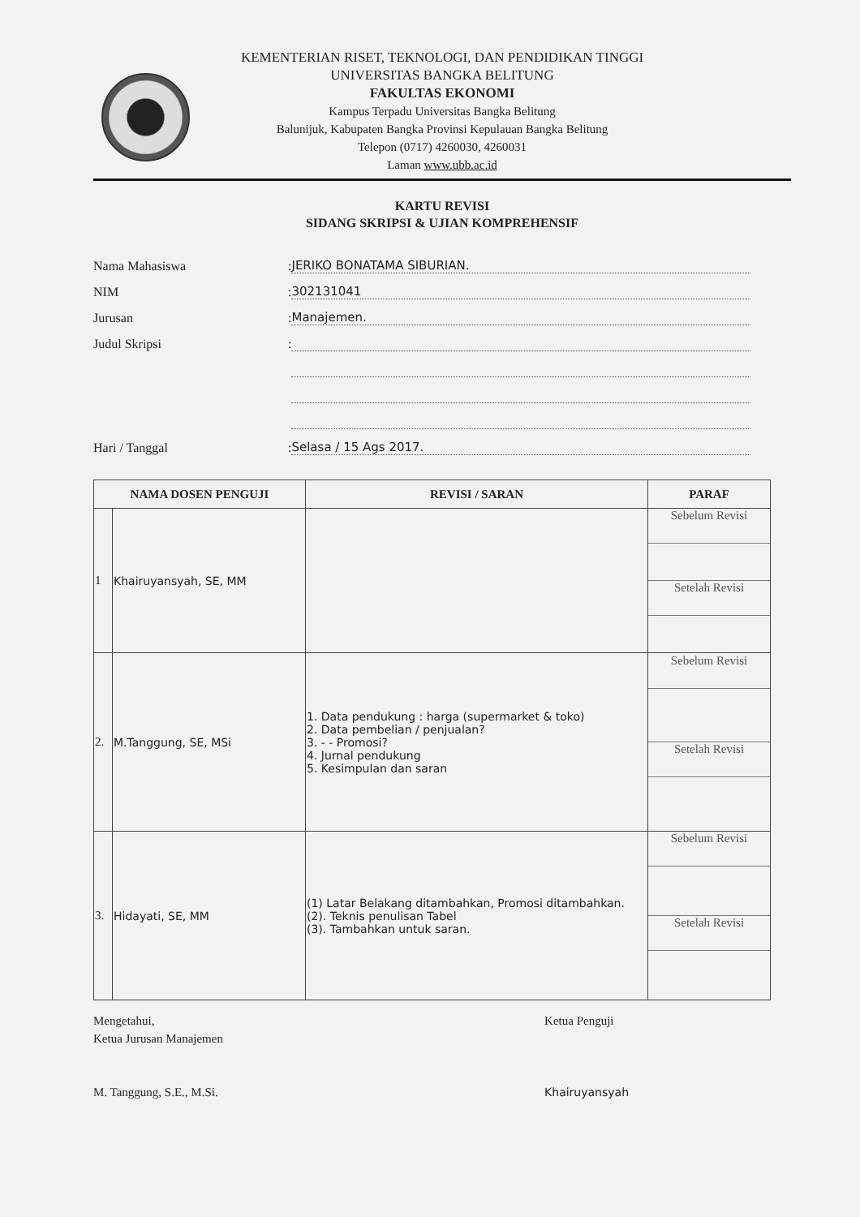KEMENTERIAN RISET, TEKNOLOGI, DAN PENDIDIKAN TINGGI
UNIVERSITAS BANGKA BELITUNG
FAKULTAS EKONOMI
Kampus Terpadu Universitas Bangka Belitung
Balunijuk, Kabupaten Bangka Provinsi Kepulauan Bangka Belitung
Telepon (0717) 4260030, 4260031
Laman www.ubb.ac.id
KARTU REVISI
SIDANG SKRIPSI & UJIAN KOMPREHENSIF
Nama Mahasiswa: JERIKO BONATAMA SIBURIAN.
NIM: 302131041
Jurusan: Manajemen.
Judul Skripsi:
Hari / Tanggal: Selasa / 15 Ags 2017.
| NAMA DOSEN PENGUJI | | REVISI / SARAN | PARAF |
| --- | --- | --- | --- |
| 1 | Khairuyansyah, SE, MM | | Sebelum Revisi Setelah Revisi |
| 2. | M.Tanggung, SE, MSi | 1. Data pendukung : harga (supermarket & toko) 2. Data pembelian / penjualan? 3. - - Promosi? 4. Jurnal pendukung 5. Kesimpulan dan saran | Sebelum Revisi Setelah Revisi |
| 3. | Hidayati, SE, MM | (1) Latar Belakang ditambahkan, Promosi ditambahkan. (2). Teknis penulisan Tabel (3). Tambahkan untuk saran. | Sebelum Revisi Setelah Revisi |
Mengetahui,
Ketua Jurusan Manajemen
M. Tanggung, S.E., M.Si.
Ketua Penguji
Khairuyansyah